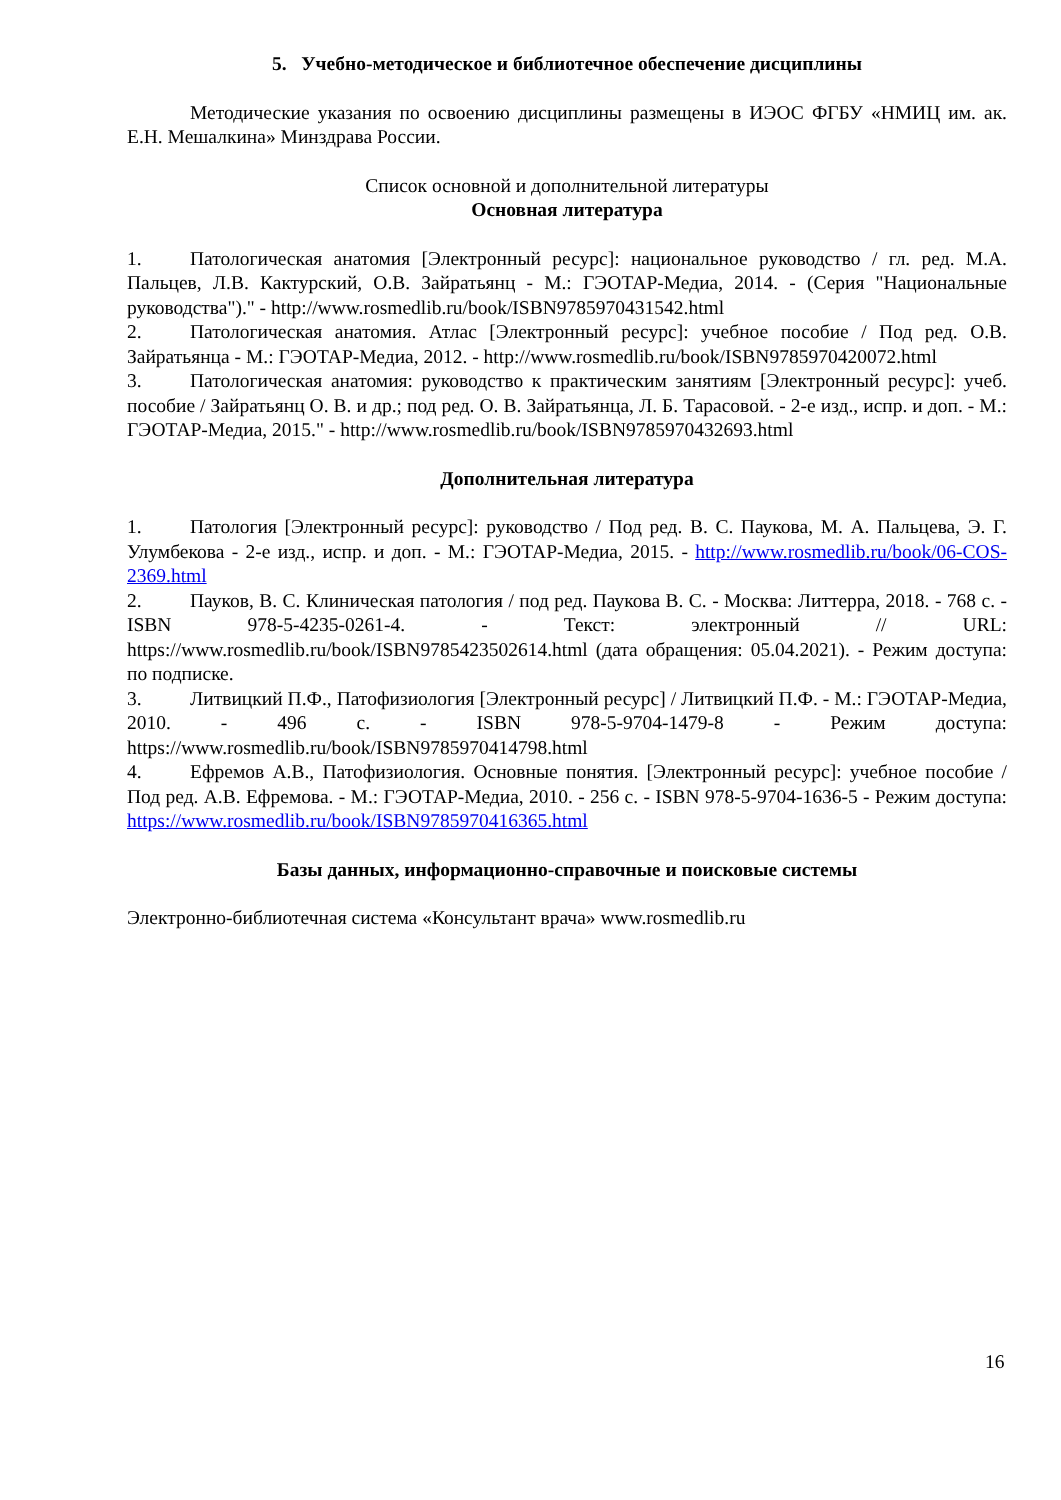5. Учебно-методическое и библиотечное обеспечение дисциплины
Методические указания по освоению дисциплины размещены в ИЭОС ФГБУ «НМИЦ им. ак. Е.Н. Мешалкина» Минздрава России.
Список основной и дополнительной литературы
Основная литература
1. Патологическая анатомия [Электронный ресурс]: национальное руководство / гл. ред. М.А. Пальцев, Л.В. Кактурский, О.В. Зайратьянц - М.: ГЭОТАР-Медиа, 2014. - (Серия "Национальные руководства")." - http://www.rosmedlib.ru/book/ISBN9785970431542.html
2. Патологическая анатомия. Атлас [Электронный ресурс]: учебное пособие / Под ред. О.В. Зайратьянца - М.: ГЭОТАР-Медиа, 2012. - http://www.rosmedlib.ru/book/ISBN9785970420072.html
3. Патологическая анатомия: руководство к практическим занятиям [Электронный ресурс]: учеб. пособие / Зайратьянц О. В. и др.; под ред. О. В. Зайратьянца, Л. Б. Тарасовой. - 2-е изд., испр. и доп. - М.: ГЭОТАР-Медиа, 2015." - http://www.rosmedlib.ru/book/ISBN9785970432693.html
Дополнительная литература
1. Патология [Электронный ресурс]: руководство / Под ред. В. С. Паукова, М. А. Пальцева, Э. Г. Улумбекова - 2-е изд., испр. и доп. - М.: ГЭОТАР-Медиа, 2015. - http://www.rosmedlib.ru/book/06-COS-2369.html
2. Пауков, В. С. Клиническая патология / под ред. Паукова В. С. - Москва: Литтерра, 2018. - 768 с. - ISBN 978-5-4235-0261-4. - Текст: электронный // URL: https://www.rosmedlib.ru/book/ISBN9785423502614.html (дата обращения: 05.04.2021). - Режим доступа: по подписке.
3. Литвицкий П.Ф., Патофизиология [Электронный ресурс] / Литвицкий П.Ф. - М.: ГЭОТАР-Медиа, 2010. - 496 с. - ISBN 978-5-9704-1479-8 - Режим доступа: https://www.rosmedlib.ru/book/ISBN9785970414798.html
4. Ефремов А.В., Патофизиология. Основные понятия. [Электронный ресурс]: учебное пособие / Под ред. А.В. Ефремова. - М.: ГЭОТАР-Медиа, 2010. - 256 с. - ISBN 978-5-9704-1636-5 - Режим доступа: https://www.rosmedlib.ru/book/ISBN9785970416365.html
Базы данных, информационно-справочные и поисковые системы
Электронно-библиотечная система «Консультант врача» www.rosmedlib.ru
16